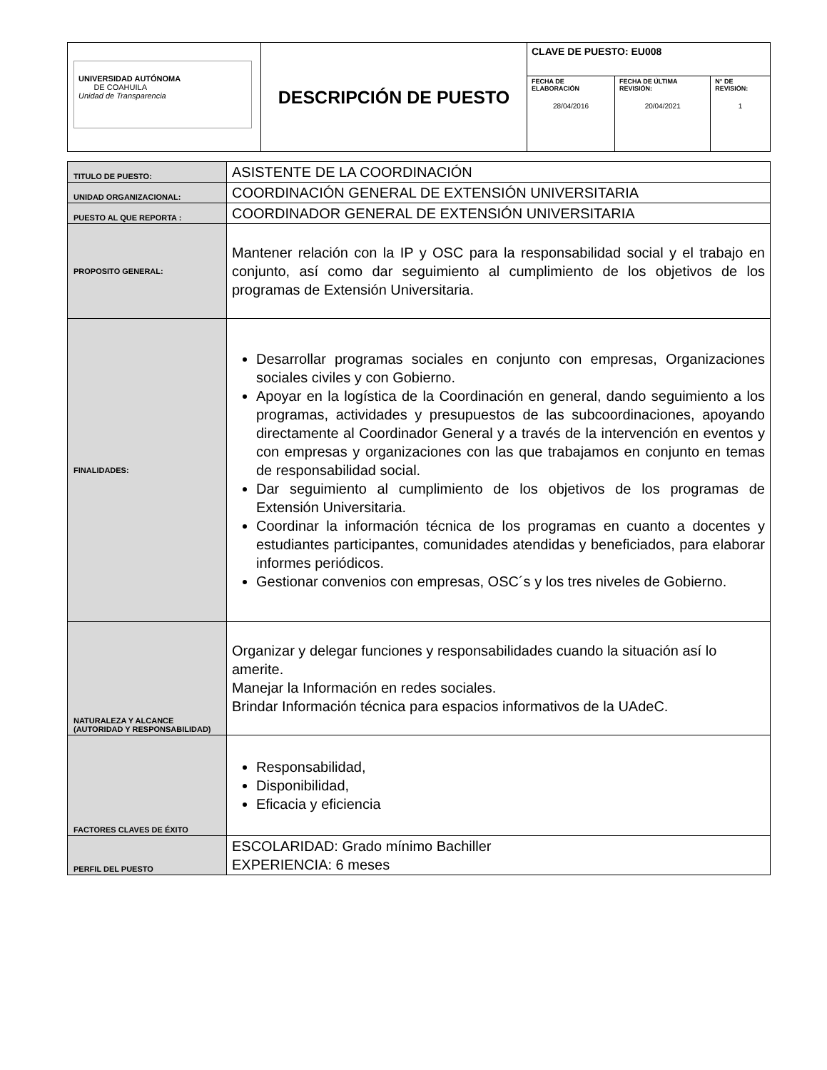| UNIVERSIDAD AUTÓNOMA DE COAHUILA Unidad de Transparencia | DESCRIPCIÓN DE PUESTO | CLAVE DE PUESTO: EU008 | | |
| | | FECHA DE ELABORACIÓN 28/04/2016 | FECHA DE ÚLTIMA REVISIÓN: 20/04/2021 | N° DE REVISIÓN: 1 |
| TITULO DE PUESTO: | ASISTENTE DE LA COORDINACIÓN |
| UNIDAD ORGANIZACIONAL: | COORDINACIÓN GENERAL DE EXTENSIÓN UNIVERSITARIA |
| PUESTO AL QUE REPORTA : | COORDINADOR GENERAL DE EXTENSIÓN UNIVERSITARIA |
| PROPOSITO GENERAL: | Mantener relación con la IP y OSC para la responsabilidad social y el trabajo en conjunto, así como dar seguimiento al cumplimiento de los objetivos de los programas de Extensión Universitaria. |
| FINALIDADES: | Desarrollar programas sociales en conjunto con empresas, Organizaciones sociales civiles y con Gobierno. Apoyar en la logística de la Coordinación en general, dando seguimiento a los programas, actividades y presupuestos de las subcoordinaciones, apoyando directamente al Coordinador General y a través de la intervención en eventos y con empresas y organizaciones con las que trabajamos en conjunto en temas de responsabilidad social. Dar seguimiento al cumplimiento de los objetivos de los programas de Extensión Universitaria. Coordinar la información técnica de los programas en cuanto a docentes y estudiantes participantes, comunidades atendidas y beneficiados, para elaborar informes periódicos. Gestionar convenios con empresas, OSC´s y los tres niveles de Gobierno. |
| NATURALEZA Y ALCANCE (AUTORIDAD Y RESPONSABILIDAD) | Organizar y delegar funciones y responsabilidades cuando la situación así lo amerite. Manejar la Información en redes sociales. Brindar Información técnica para espacios informativos de la UAdeC. |
| FACTORES CLAVES DE ÉXITO | Responsabilidad, Disponibilidad, Eficacia y eficiencia |
| PERFIL DEL PUESTO | ESCOLARIDAD: Grado mínimo Bachiller EXPERIENCIA: 6 meses |